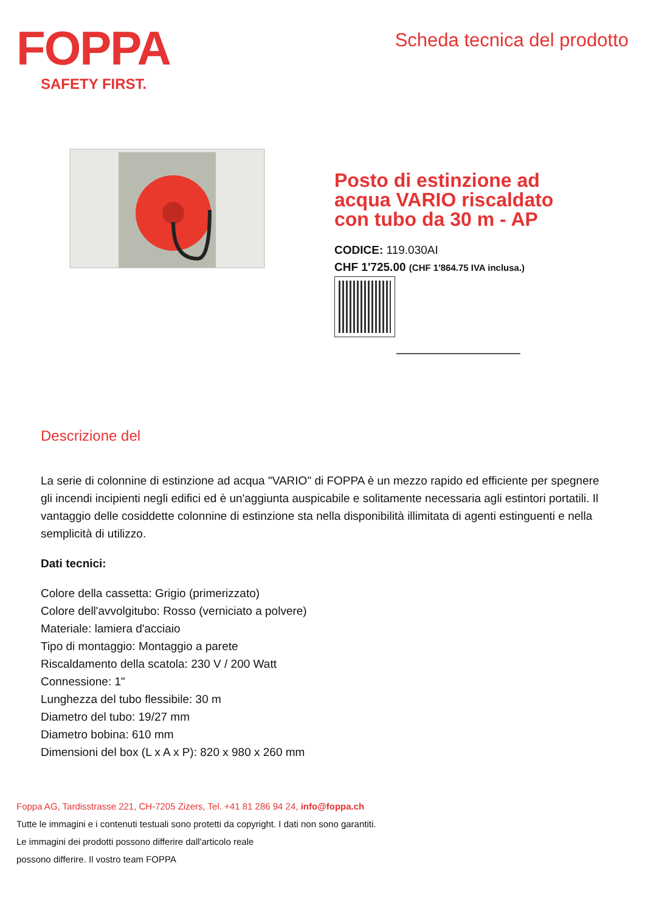FOPPA
SAFETY FIRST.
Scheda tecnica del prodotto
Posto di estinzione ad acqua VARIO riscaldato con tubo da 30 m - AP
CODICE: 119.030AI
CHF 1'725.00 (CHF 1'864.75 IVA inclusa.)
Descrizione del
La serie di colonnine di estinzione ad acqua "VARIO" di FOPPA è un mezzo rapido ed efficiente per spegnere gli incendi incipienti negli edifici ed è un'aggiunta auspicabile e solitamente necessaria agli estintori portatili. Il vantaggio delle cosiddette colonnine di estinzione sta nella disponibilità illimitata di agenti estinguenti e nella semplicità di utilizzo.
Dati tecnici:
Colore della cassetta: Grigio (primerizzato)
Colore dell'avvolgitubo: Rosso (verniciato a polvere)
Materiale: lamiera d'acciaio
Tipo di montaggio: Montaggio a parete
Riscaldamento della scatola: 230 V / 200 Watt
Connessione: 1"
Lunghezza del tubo flessibile: 30 m
Diametro del tubo: 19/27 mm
Diametro bobina: 610 mm
Dimensioni del box (L x A x P): 820 x 980 x 260 mm
Foppa AG, Tardisstrasse 221, CH-7205 Zizers, Tel. +41 81 286 94 24, info@foppa.ch
Tutte le immagini e i contenuti testuali sono protetti da copyright. I dati non sono garantiti.
Le immagini dei prodotti possono differire dall'articolo reale
possono differire. Il vostro team FOPPA